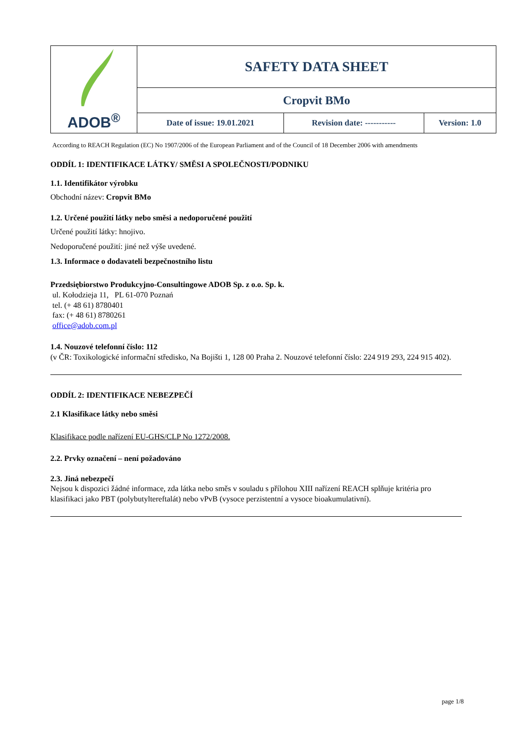| ADOB<sup>®</sup> | SAFETY DATA SHEET | | |
| | Cropvit BMo | | |
| | Date of issue: 19.01.2021 | Revision date: ----------- | Version: 1.0 |
According to REACH Regulation (EC) No 1907/2006 of the European Parliament and of the Council of 18 December 2006 with amendments
ODDÍL 1: IDENTIFIKACE LÁTKY/ SMĚSI A SPOLEČNOSTI/PODNIKU
1.1. Identifikátor výrobku
Obchodní název: Cropvit BMo
1.2. Určené použití látky nebo směsi a nedoporučené použití
Určené použití látky: hnojivo.
Nedoporučené použití: jiné než výše uvedené.
1.3. Informace o dodavateli bezpečnostního listu
Przedsiębiorstwo Produkcyjno-Consultingowe ADOB Sp. z o.o. Sp. k.
ul. Kołodzieja 11, PL 61-070 Poznań
tel. (+ 48 61) 8780401
fax: (+ 48 61) 8780261
office@adob.com.pl
1.4. Nouzové telefonní číslo: 112
(v ČR: Toxikologické informační středisko, Na Bojišti 1, 128 00 Praha 2. Nouzové telefonní číslo: 224 919 293, 224 915 402).
ODDÍL 2: IDENTIFIKACE NEBEZPEČÍ
2.1 Klasifikace látky nebo směsi
Klasifikace podle nařízení EU-GHS/CLP No 1272/2008.
2.2. Prvky označení – není požadováno
2.3. Jiná nebezpečí
Nejsou k dispozici žádné informace, zda látka nebo směs v souladu s přílohou XIII nařízení REACH splňuje kritéria pro klasifikaci jako PBT (polybutyltereftalát) nebo vPvB (vysoce perzistentní a vysoce bioakumulativní).
page 1/8